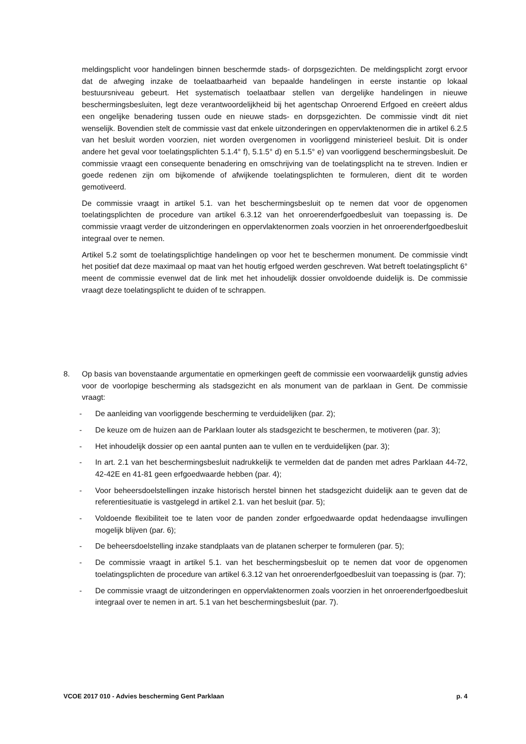meldingsplicht voor handelingen binnen beschermde stads- of dorpsgezichten. De meldingsplicht zorgt ervoor dat de afweging inzake de toelaatbaarheid van bepaalde handelingen in eerste instantie op lokaal bestuursniveau gebeurt. Het systematisch toelaatbaar stellen van dergelijke handelingen in nieuwe beschermingsbesluiten, legt deze verantwoordelijkheid bij het agentschap Onroerend Erfgoed en creëert aldus een ongelijke benadering tussen oude en nieuwe stads- en dorpsgezichten. De commissie vindt dit niet wenselijk. Bovendien stelt de commissie vast dat enkele uitzonderingen en oppervlaktenormen die in artikel 6.2.5 van het besluit worden voorzien, niet worden overgenomen in voorliggend ministerieel besluit. Dit is onder andere het geval voor toelatingsplichten 5.1.4° f), 5.1.5° d) en 5.1.5° e) van voorliggend beschermingsbesluit. De commissie vraagt een consequente benadering en omschrijving van de toelatingsplicht na te streven. Indien er goede redenen zijn om bijkomende of afwijkende toelatingsplichten te formuleren, dient dit te worden gemotiveerd.
De commissie vraagt in artikel 5.1. van het beschermingsbesluit op te nemen dat voor de opgenomen toelatingsplichten de procedure van artikel 6.3.12 van het onroerenderfgoedbesluit van toepassing is. De commissie vraagt verder de uitzonderingen en oppervlaktenormen zoals voorzien in het onroerenderfgoedbesluit integraal over te nemen.
Artikel 5.2 somt de toelatingsplichtige handelingen op voor het te beschermen monument. De commissie vindt het positief dat deze maximaal op maat van het houtig erfgoed werden geschreven. Wat betreft toelatingsplicht 6° meent de commissie evenwel dat de link met het inhoudelijk dossier onvoldoende duidelijk is. De commissie vraagt deze toelatingsplicht te duiden of te schrappen.
8. Op basis van bovenstaande argumentatie en opmerkingen geeft de commissie een voorwaardelijk gunstig advies voor de voorlopige bescherming als stadsgezicht en als monument van de parklaan in Gent. De commissie vraagt:
- De aanleiding van voorliggende bescherming te verduidelijken (par. 2);
- De keuze om de huizen aan de Parklaan louter als stadsgezicht te beschermen, te motiveren (par. 3);
- Het inhoudelijk dossier op een aantal punten aan te vullen en te verduidelijken (par. 3);
- In art. 2.1 van het beschermingsbesluit nadrukkelijk te vermelden dat de panden met adres Parklaan 44-72, 42-42E en 41-81 geen erfgoedwaarde hebben (par. 4);
- Voor beheersdoelstellingen inzake historisch herstel binnen het stadsgezicht duidelijk aan te geven dat de referentiesituatie is vastgelegd in artikel 2.1. van het besluit (par. 5);
- Voldoende flexibiliteit toe te laten voor de panden zonder erfgoedwaarde opdat hedendaagse invullingen mogelijk blijven (par. 6);
- De beheersdoelstelling inzake standplaats van de platanen scherper te formuleren (par. 5);
- De commissie vraagt in artikel 5.1. van het beschermingsbesluit op te nemen dat voor de opgenomen toelatingsplichten de procedure van artikel 6.3.12 van het onroerenderfgoedbesluit van toepassing is (par. 7);
- De commissie vraagt de uitzonderingen en oppervlaktenormen zoals voorzien in het onroerenderfgoedbesluit integraal over te nemen in art. 5.1 van het beschermingsbesluit (par. 7).
VCOE 2017 010 - Advies bescherming Gent Parklaan p. 4